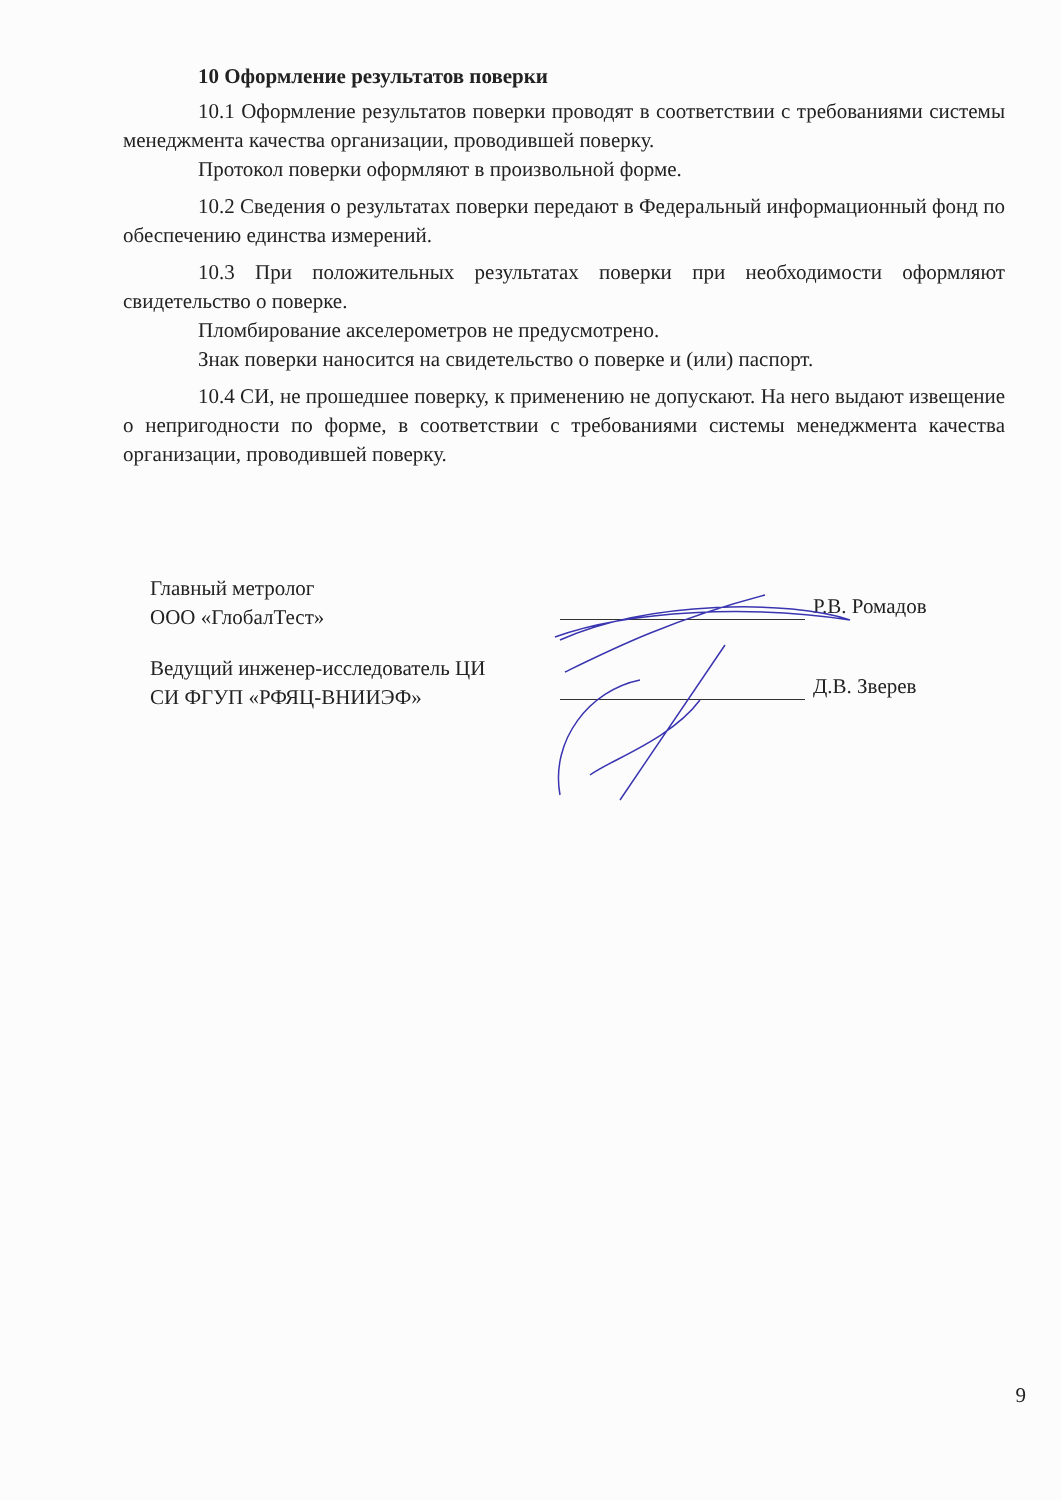10 Оформление результатов поверки
10.1 Оформление результатов поверки проводят в соответствии с требованиями системы менеджмента качества организации, проводившей поверку.
Протокол поверки оформляют в произвольной форме.
10.2 Сведения о результатах поверки передают в Федеральный информационный фонд по обеспечению единства измерений.
10.3 При положительных результатах поверки при необходимости оформляют свидетельство о поверке.
Пломбирование акселерометров не предусмотрено.
Знак поверки наносится на свидетельство о поверке и (или) паспорт.
10.4 СИ, не прошедшее поверку, к применению не допускают. На него выдают извещение о непригодности по форме, в соответствии с требованиями системы менеджмента качества организации, проводившей поверку.
Главный метролог
ООО «ГлобалТест»
Р.В. Ромадов
Ведущий инженер-исследователь ЦИ
СИ ФГУП «РФЯЦ-ВНИИЭФ»
Д.В. Зверев
9